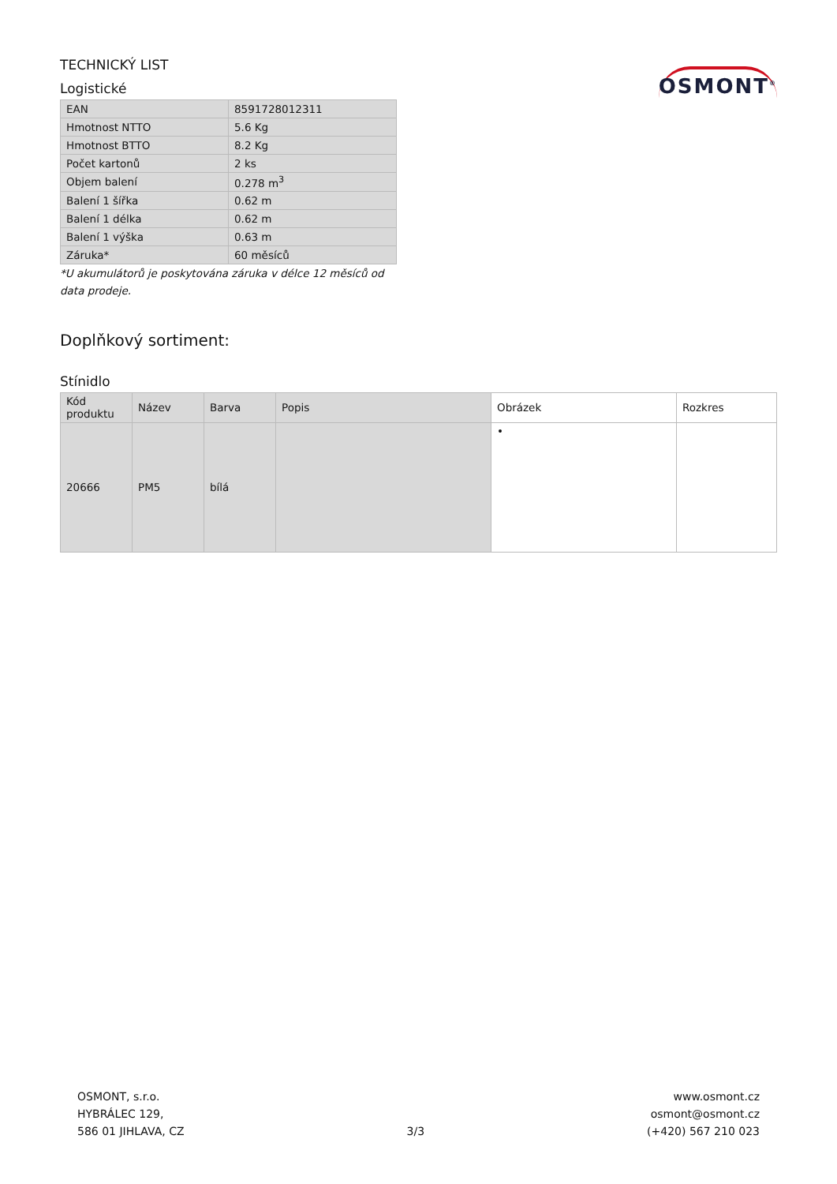TECHNICKÝ LIST
Logistické
OSMONT<sup>®</sup>
| EAN | 8591728012311 |
| Hmotnost NTTO | 5.6 Kg |
| Hmotnost BTTO | 8.2 Kg |
| Počet kartonů | 2 ks |
| Objem balení | 0.278 m<sup>3</sup> |
| Balení 1 šířka | 0.62 m |
| Balení 1 délka | 0.62 m |
| Balení 1 výška | 0.63 m |
| Záruka* | 60 měsíců |
*U akumulátorů je poskytována záruka v délce 12 měsíců od data prodeje.
Doplňkový sortiment:
Stínidlo
| Kód produktu | Název | Barva | Popis | Obrázek | Rozkres |
| --- | --- | --- | --- | --- | --- |
| 20666 | PM5 | bílá | | • | |
OSMONT, s.r.o.
HYBRÁLEC 129,
586 01 JIHLAVA, CZ
3/3
www.osmont.cz
osmont@osmont.cz
(+420) 567 210 023